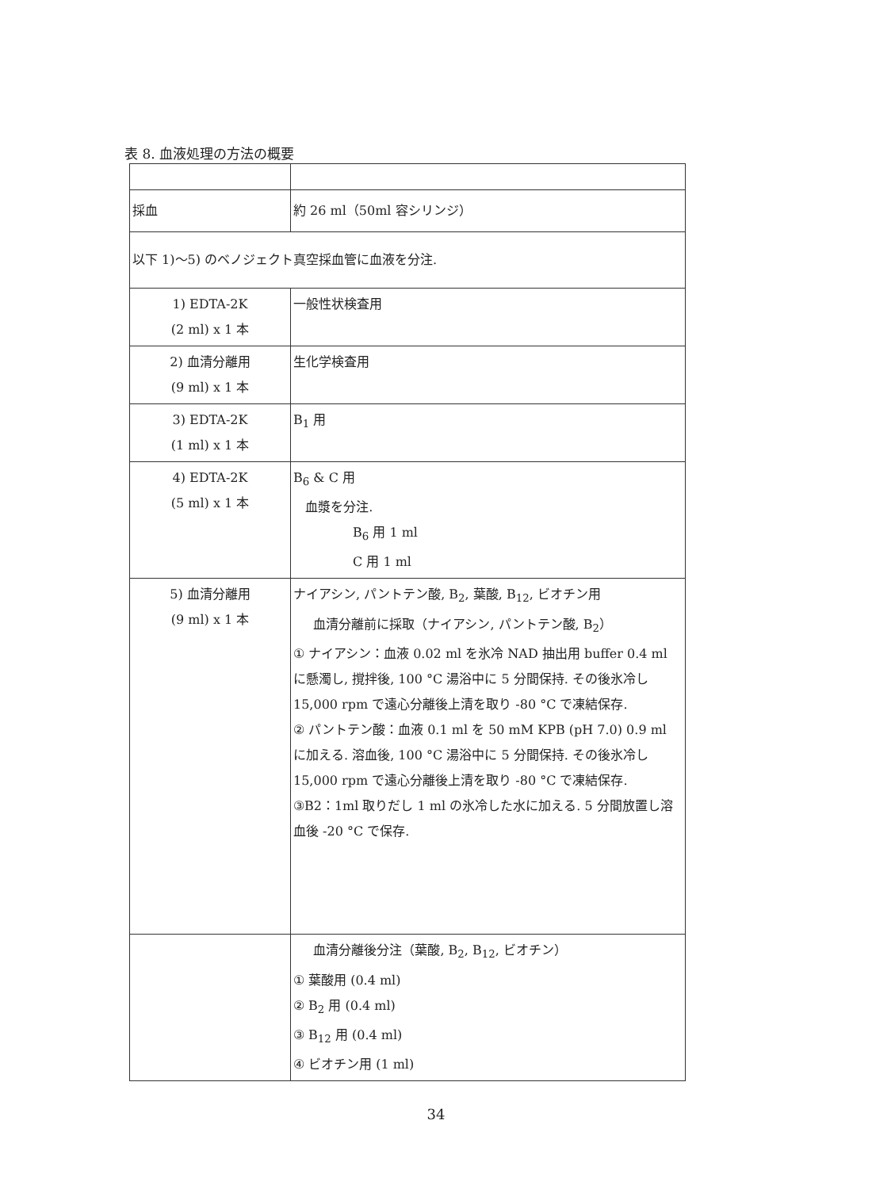表 8. 血液処理の方法の概要
| 採血 | 約 26 ml（50ml 容シリンジ） |
| 以下 1)～5) のベノジェクト真空採血管に血液を分注. | |
| 1) EDTA-2K (2 ml) x 1 本 | 一般性状検査用 |
| 2) 血清分離用 (9 ml) x 1 本 | 生化学検査用 |
| 3) EDTA-2K (1 ml) x 1 本 | B<sub>1</sub> 用 |
| 4) EDTA-2K (5 ml) x 1 本 | B<sub>6</sub> & C 用 血漿を分注. B<sub>6</sub> 用 1 ml C 用 1 ml |
| 5) 血清分離用 (9 ml) x 1 本 | ナイアシン, パントテン酸, B<sub>2</sub>, 葉酸, B<sub>12</sub>, ビオチン用 血清分離前に採取（ナイアシン, パントテン酸, B<sub>2</sub>） ① ナイアシン：血液 0.02 ml を氷冷 NAD 抽出用 buffer 0.4 ml に懸濁し, 撹拌後, 100 °C 湯浴中に 5 分間保持. その後氷冷し 15,000 rpm で遠心分離後上清を取り -80 °C で凍結保存. ② パントテン酸：血液 0.1 ml を 50 mM KPB (pH 7.0) 0.9 ml に加える. 溶血後, 100 °C 湯浴中に 5 分間保持. その後氷冷し 15,000 rpm で遠心分離後上清を取り -80 °C で凍結保存. ③B2：1ml 取りだし 1 ml の氷冷した水に加える. 5 分間放置し溶血後 -20 °C で保存. |
| | 血清分離後分注（葉酸, B<sub>2</sub>, B<sub>12</sub>, ビオチン） ① 葉酸用 (0.4 ml) ② B<sub>2</sub> 用 (0.4 ml) ③ B<sub>12</sub> 用 (0.4 ml) ④ ビオチン用 (1 ml) |
34